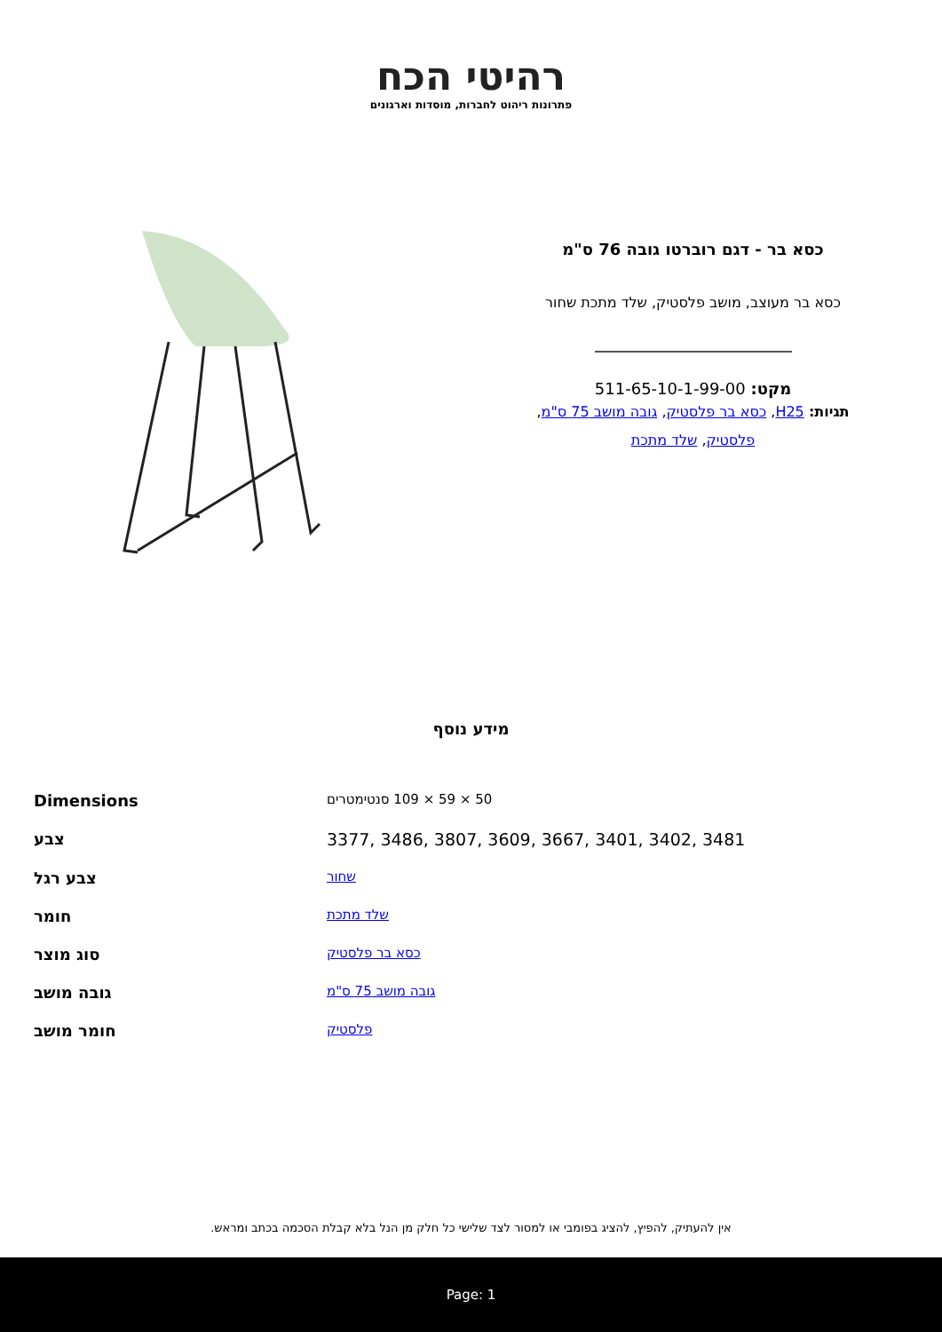רהיטי הכח
פתרונות ריהוט לחברות, מוסדות וארגונים
כסא בר - דגם רוברטו גובה 76 ס"מ
כסא בר מעוצב, מושב פלסטיק, שלד מתכת שחור
מקט: 511-65-10-1-99-00
תגיות: H25, כסא בר פלסטיק, גובה מושב 75 ס"מ,
פלסטיק, שלד מתכת
מידע נוסף
| Dimensions | 50 × 59 × 109 סנטימטרים |
| צבע | 3377, 3486, 3807, 3609, 3667, 3401, 3402, 3481 |
| צבע רגל | שחור |
| חומר | שלד מתכת |
| סוג מוצר | כסא בר פלסטיק |
| גובה מושב | גובה מושב 75 ס"מ |
| חומר מושב | פלסטיק |
אין להעתיק, להפיץ, להציג בפומבי או למסור לצד שלישי כל חלק מן הנל בלא קבלת הסכמה בכתב ומראש.
Page: 1